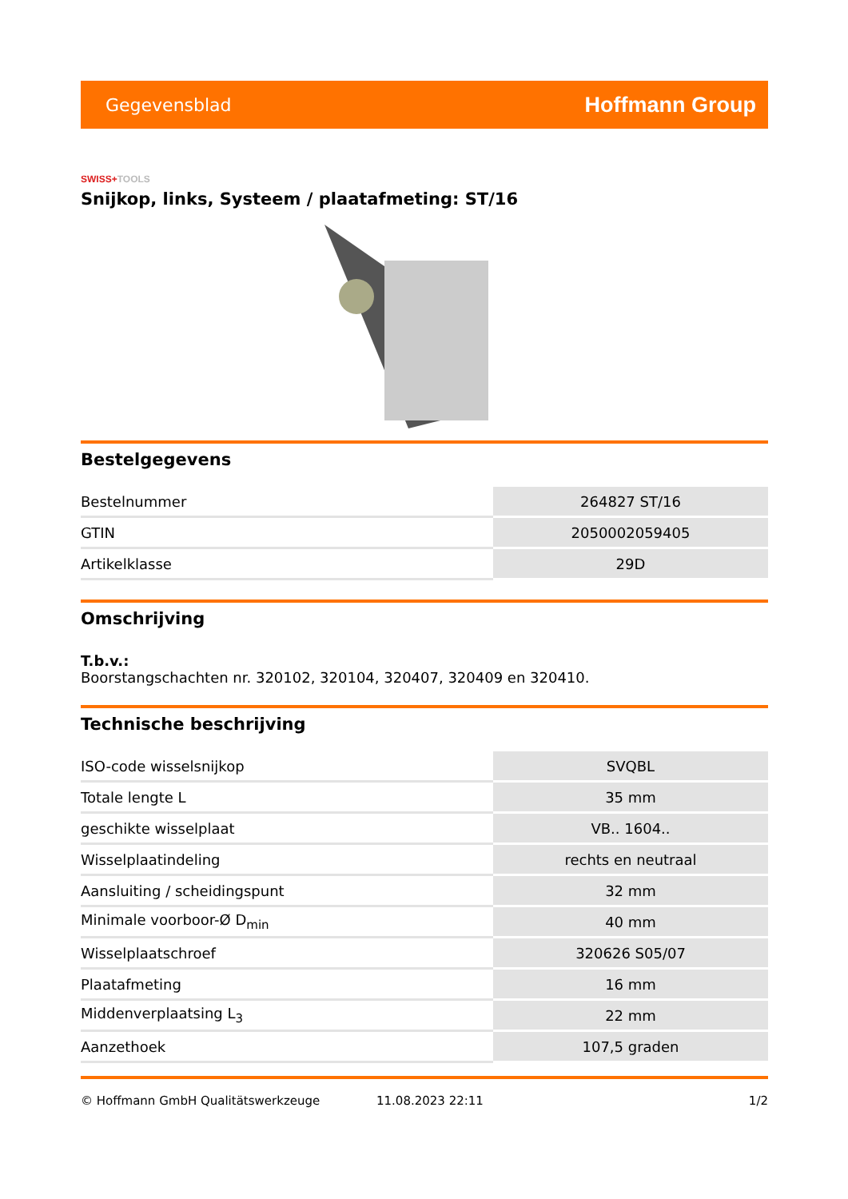Gegevensblad Hoffmann Group
SWISS+TOOLS
Snijkop, links, Systeem / plaatafmeting: ST/16
Bestelgegevens
| Bestelnummer | 264827 ST/16 |
| GTIN | 2050002059405 |
| Artikelklasse | 29D |
Omschrijving
T.b.v.:
Boorstangschachten nr. 320102, 320104, 320407, 320409 en 320410.
Technische beschrijving
| ISO-code wisselsnijkop | SVQBL |
| Totale lengte L | 35 mm |
| geschikte wisselplaat | VB.. 1604.. |
| Wisselplaatindeling | rechts en neutraal |
| Aansluiting / scheidingspunt | 32 mm |
| Minimale voorboor-Ø D<sub>min</sub> | 40 mm |
| Wisselplaatschroef | 320626 S05/07 |
| Plaatafmeting | 16 mm |
| Middenverplaatsing L<sub>3</sub> | 22 mm |
| Aanzethoek | 107,5 graden |
© Hoffmann GmbH Qualitätswerkzeuge 11.08.2023 22:11 1/2